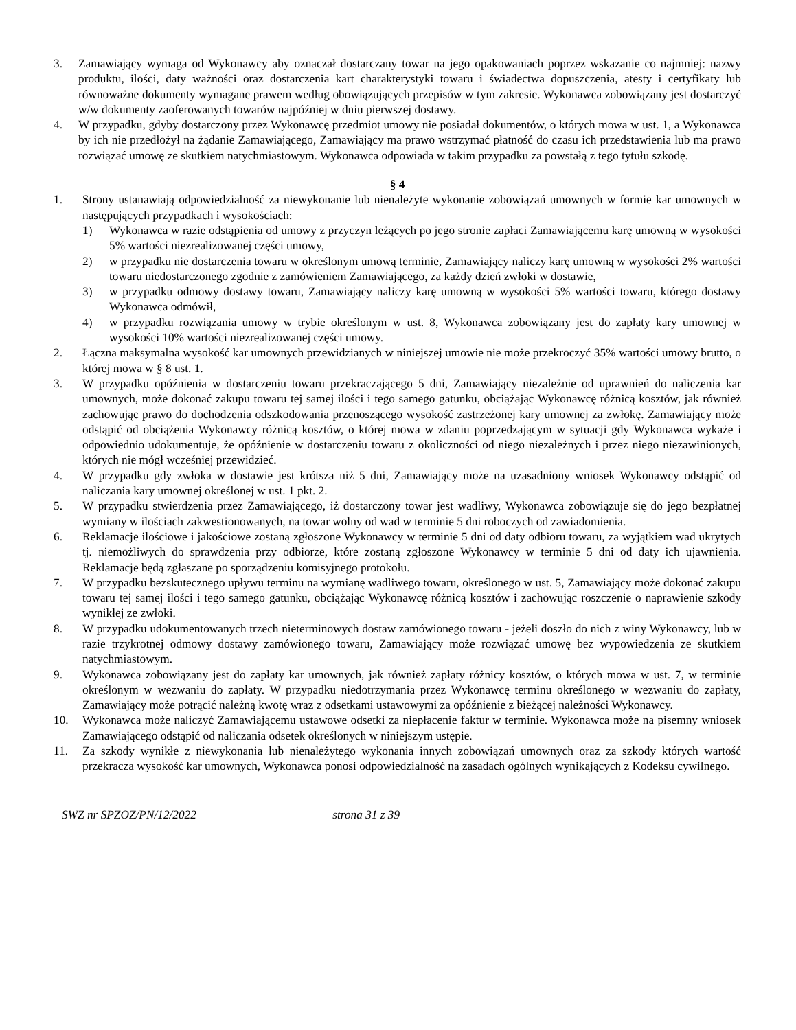3. Zamawiający wymaga od Wykonawcy aby oznaczał dostarczany towar na jego opakowaniach poprzez wskazanie co najmniej: nazwy produktu, ilości, daty ważności oraz dostarczenia kart charakterystyki towaru i świadectwa dopuszczenia, atesty i certyfikaty lub równoważne dokumenty wymagane prawem według obowiązujących przepisów w tym zakresie. Wykonawca zobowiązany jest dostarczyć w/w dokumenty zaoferowanych towarów najpóźniej w dniu pierwszej dostawy.
4. W przypadku, gdyby dostarczony przez Wykonawcę przedmiot umowy nie posiadał dokumentów, o których mowa w ust. 1, a Wykonawca by ich nie przedłożył na żądanie Zamawiającego, Zamawiający ma prawo wstrzymać płatność do czasu ich przedstawienia lub ma prawo rozwiązać umowę ze skutkiem natychmiastowym. Wykonawca odpowiada w takim przypadku za powstałą z tego tytułu szkodę.
§ 4
1. Strony ustanawiają odpowiedzialność za niewykonanie lub nienależyte wykonanie zobowiązań umownych w formie kar umownych w następujących przypadkach i wysokościach:
1) Wykonawca w razie odstąpienia od umowy z przyczyn leżących po jego stronie zapłaci Zamawiającemu karę umowną w wysokości 5% wartości niezrealizowanej części umowy,
2) w przypadku nie dostarczenia towaru w określonym umową terminie, Zamawiający naliczy karę umowną w wysokości 2% wartości towaru niedostarczonego zgodnie z zamówieniem Zamawiającego, za każdy dzień zwłoki w dostawie,
3) w przypadku odmowy dostawy towaru, Zamawiający naliczy karę umowną w wysokości 5% wartości towaru, którego dostawy Wykonawca odmówił,
4) w przypadku rozwiązania umowy w trybie określonym w ust. 8, Wykonawca zobowiązany jest do zapłaty kary umownej w wysokości 10% wartości niezrealizowanej części umowy.
2. Łączna maksymalna wysokość kar umownych przewidzianych w niniejszej umowie nie może przekroczyć 35% wartości umowy brutto, o której mowa w § 8 ust. 1.
3. W przypadku opóźnienia w dostarczeniu towaru przekraczającego 5 dni, Zamawiający niezależnie od uprawnień do naliczenia kar umownych, może dokonać zakupu towaru tej samej ilości i tego samego gatunku, obciążając Wykonawcę różnicą kosztów, jak również zachowując prawo do dochodzenia odszkodowania przenoszącego wysokość zastrzeżonej kary umownej za zwłokę. Zamawiający może odstąpić od obciążenia Wykonawcy różnicą kosztów, o której mowa w zdaniu poprzedzającym w sytuacji gdy Wykonawca wykaże i odpowiednio udokumentuje, że opóźnienie w dostarczeniu towaru z okoliczności od niego niezależnych i przez niego niezawinionych, których nie mógł wcześniej przewidzieć.
4. W przypadku gdy zwłoka w dostawie jest krótsza niż 5 dni, Zamawiający może na uzasadniony wniosek Wykonawcy odstąpić od naliczania kary umownej określonej w ust. 1 pkt. 2.
5. W przypadku stwierdzenia przez Zamawiającego, iż dostarczony towar jest wadliwy, Wykonawca zobowiązuje się do jego bezpłatnej wymiany w ilościach zakwestionowanych, na towar wolny od wad w terminie 5 dni roboczych od zawiadomienia.
6. Reklamacje ilościowe i jakościowe zostaną zgłoszone Wykonawcy w terminie 5 dni od daty odbioru towaru, za wyjątkiem wad ukrytych tj. niemożliwych do sprawdzenia przy odbiorze, które zostaną zgłoszone Wykonawcy w terminie 5 dni od daty ich ujawnienia. Reklamacje będą zgłaszane po sporządzeniu komisyjnego protokołu.
7. W przypadku bezskutecznego upływu terminu na wymianę wadliwego towaru, określonego w ust. 5, Zamawiający może dokonać zakupu towaru tej samej ilości i tego samego gatunku, obciążając Wykonawcę różnicą kosztów i zachowując roszczenie o naprawienie szkody wynikłej ze zwłoki.
8. W przypadku udokumentowanych trzech nieterminowych dostaw zamówionego towaru - jeżeli doszło do nich z winy Wykonawcy, lub w razie trzykrotnej odmowy dostawy zamówionego towaru, Zamawiający może rozwiązać umowę bez wypowiedzenia ze skutkiem natychmiastowym.
9. Wykonawca zobowiązany jest do zapłaty kar umownych, jak również zapłaty różnicy kosztów, o których mowa w ust. 7, w terminie określonym w wezwaniu do zapłaty. W przypadku niedotrzymania przez Wykonawcę terminu określonego w wezwaniu do zapłaty, Zamawiający może potrącić należną kwotę wraz z odsetkami ustawowymi za opóźnienie z bieżącej należności Wykonawcy.
10. Wykonawca może naliczyć Zamawiającemu ustawowe odsetki za niepłacenie faktur w terminie. Wykonawca może na pisemny wniosek Zamawiającego odstąpić od naliczania odsetek określonych w niniejszym ustępie.
11. Za szkody wynikłe z niewykonania lub nienależytego wykonania innych zobowiązań umownych oraz za szkody których wartość przekracza wysokość kar umownych, Wykonawca ponosi odpowiedzialność na zasadach ogólnych wynikających z Kodeksu cywilnego.
SWZ nr SPZOZ/PN/12/2022 strona 31 z 39